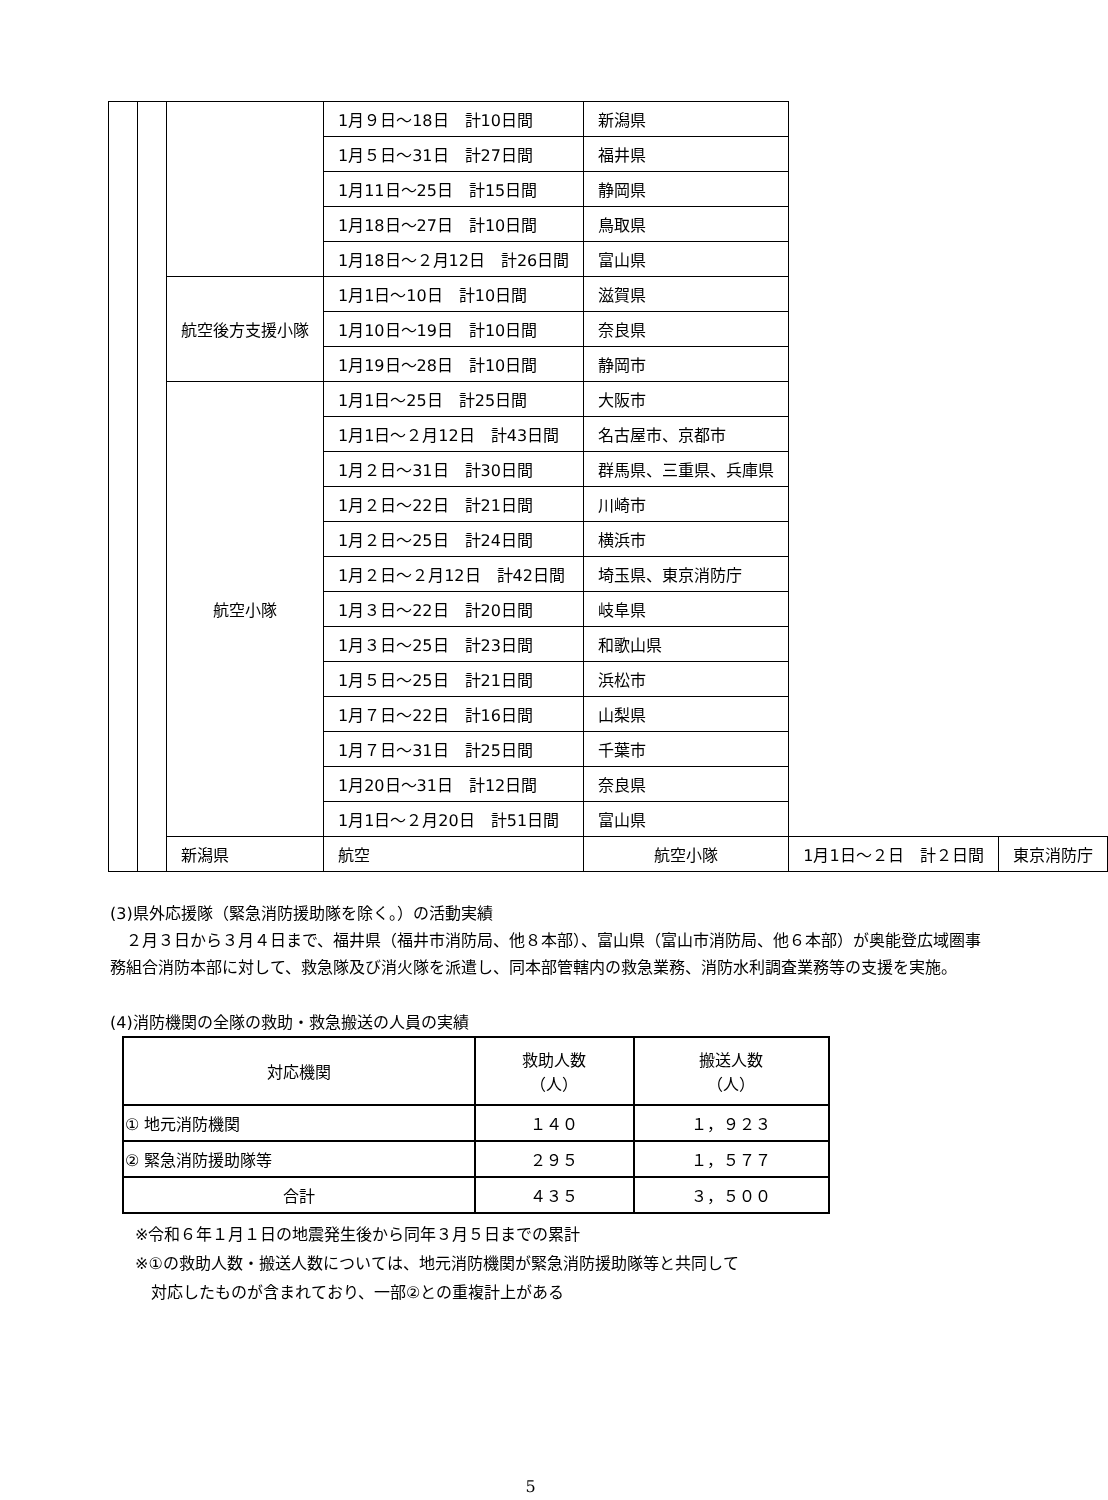| | | | 1月９日～18日 計10日間 | 新潟県 | | |
| | | | 1月５日～31日 計27日間 | 福井県 | | |
| | | | 1月11日～25日 計15日間 | 静岡県 | | |
| | | | 1月18日～27日 計10日間 | 鳥取県 | | |
| | | | 1月18日～２月12日 計26日間 | 富山県 | | |
| | | 航空後方支援小隊 | 1月1日～10日 計10日間 | 滋賀県 | | |
| | | | 1月10日～19日 計10日間 | 奈良県 | | |
| | | | 1月19日～28日 計10日間 | 静岡市 | | |
| | | 航空小隊 | 1月1日～25日 計25日間 | 大阪市 | | |
| | | | 1月1日～２月12日 計43日間 | 名古屋市、京都市 | | |
| | | | 1月２日～31日 計30日間 | 群馬県、三重県、兵庫県 | | |
| | | | 1月２日～22日 計21日間 | 川崎市 | | |
| | | | 1月２日～25日 計24日間 | 横浜市 | | |
| | | | 1月２日～２月12日 計42日間 | 埼玉県、東京消防庁 | | |
| | | | 1月３日～22日 計20日間 | 岐阜県 | | |
| | | | 1月３日～25日 計23日間 | 和歌山県 | | |
| | | | 1月５日～25日 計21日間 | 浜松市 | | |
| | | | 1月７日～22日 計16日間 | 山梨県 | | |
| | | | 1月７日～31日 計25日間 | 千葉市 | | |
| | | | 1月20日～31日 計12日間 | 奈良県 | | |
| | | | 1月1日～２月20日 計51日間 | 富山県 | | |
| | | 新潟県 | 航空 | 航空小隊 | 1月1日～２日 計２日間 | 東京消防庁 |
(3)県外応援隊（緊急消防援助隊を除く。）の活動実績
　２月３日から３月４日まで、福井県（福井市消防局、他８本部）、富山県（富山市消防局、他６本部）が奥能登広域圏事務組合消防本部に対して、救急隊及び消火隊を派遣し、同本部管轄内の救急業務、消防水利調査業務等の支援を実施。
(4)消防機関の全隊の救助・救急搬送の人員の実績
| 対応機関 | 救助人数 （人） | 搬送人数 （人） |
| ① 地元消防機関 | １４０ | １，９２３ |
| ② 緊急消防援助隊等 | ２９５ | １，５７７ |
| 合計 | ４３５ | ３，５００ |
※令和６年１月１日の地震発生後から同年３月５日までの累計
※①の救助人数・搬送人数については、地元消防機関が緊急消防援助隊等と共同して
　対応したものが含まれており、一部②との重複計上がある
5